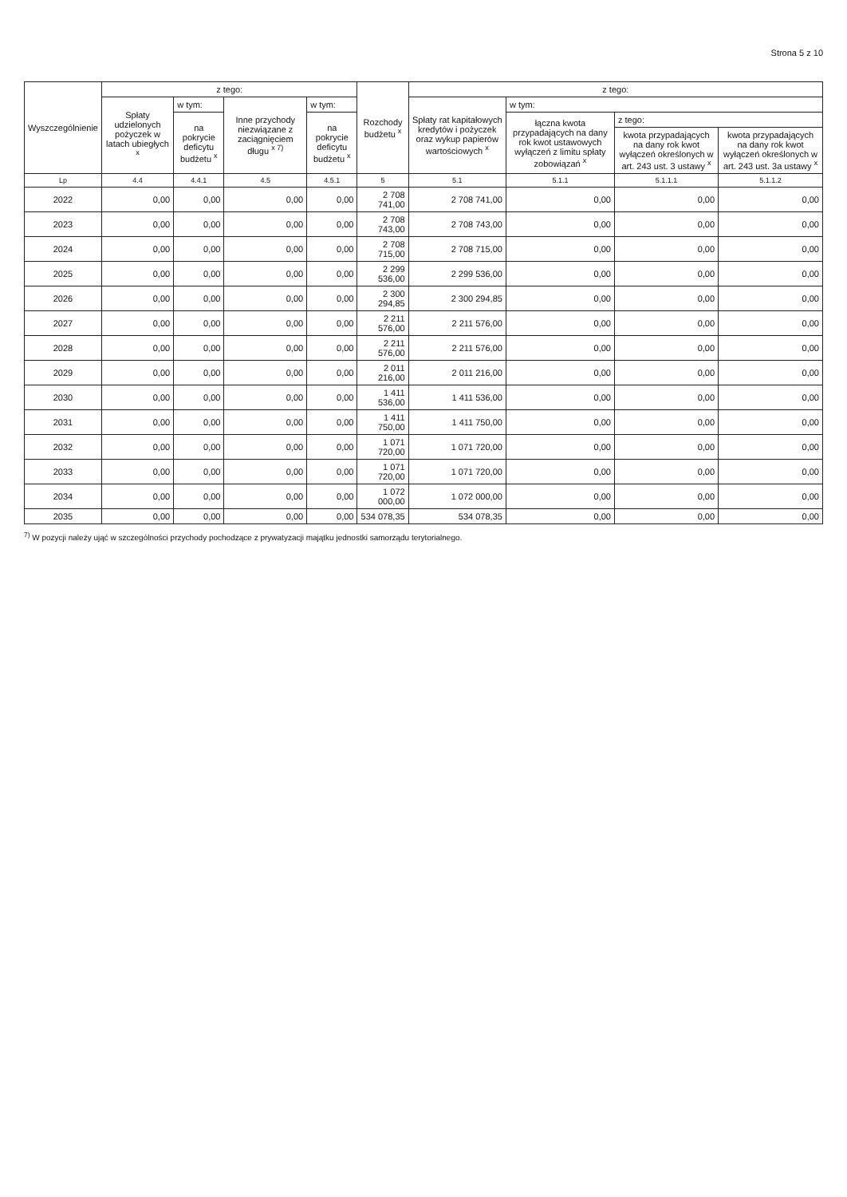Strona 5 z 10
| Wyszczególnienie | z tego: | | | | Rozchody budżetu <sup>x</sup> | z tego: | | | |
| --- | --- | --- | --- | --- | --- | --- | --- | --- | --- |
| | Spłaty udzielonych pożyczek w latach ubiegłych <sup>x</sup> | w tym: | Inne przychody niezwiązane z zaciągnięciem długu <sup>x 7)</sup> | w tym: | | Spłaty rat kapitałowych kredytów i pożyczek oraz wykup papierów wartościowych <sup>x</sup> | w tym: | | |
| | | na pokrycie deficytu budżetu <sup>x</sup> | | na pokrycie deficytu budżetu <sup>x</sup> | | | łączna kwota przypadających na dany rok kwot ustawowych wyłączeń z limitu spłaty zobowiązań <sup>x</sup> | z tego: | |
| | | | | | | | | kwota przypadających na dany rok kwot wyłączeń określonych w art. 243 ust. 3 ustawy <sup>x</sup> | kwota przypadających na dany rok kwot wyłączeń określonych w art. 243 ust. 3a ustawy <sup>x</sup> |
| Lp | 4.4 | 4.4.1 | 4.5 | 4.5.1 | 5 | 5.1 | 5.1.1 | 5.1.1.1 | 5.1.1.2 |
| 2022 | 0,00 | 0,00 | 0,00 | 0,00 | 2 708 741,00 | 2 708 741,00 | 0,00 | 0,00 | 0,00 |
| 2023 | 0,00 | 0,00 | 0,00 | 0,00 | 2 708 743,00 | 2 708 743,00 | 0,00 | 0,00 | 0,00 |
| 2024 | 0,00 | 0,00 | 0,00 | 0,00 | 2 708 715,00 | 2 708 715,00 | 0,00 | 0,00 | 0,00 |
| 2025 | 0,00 | 0,00 | 0,00 | 0,00 | 2 299 536,00 | 2 299 536,00 | 0,00 | 0,00 | 0,00 |
| 2026 | 0,00 | 0,00 | 0,00 | 0,00 | 2 300 294,85 | 2 300 294,85 | 0,00 | 0,00 | 0,00 |
| 2027 | 0,00 | 0,00 | 0,00 | 0,00 | 2 211 576,00 | 2 211 576,00 | 0,00 | 0,00 | 0,00 |
| 2028 | 0,00 | 0,00 | 0,00 | 0,00 | 2 211 576,00 | 2 211 576,00 | 0,00 | 0,00 | 0,00 |
| 2029 | 0,00 | 0,00 | 0,00 | 0,00 | 2 011 216,00 | 2 011 216,00 | 0,00 | 0,00 | 0,00 |
| 2030 | 0,00 | 0,00 | 0,00 | 0,00 | 1 411 536,00 | 1 411 536,00 | 0,00 | 0,00 | 0,00 |
| 2031 | 0,00 | 0,00 | 0,00 | 0,00 | 1 411 750,00 | 1 411 750,00 | 0,00 | 0,00 | 0,00 |
| 2032 | 0,00 | 0,00 | 0,00 | 0,00 | 1 071 720,00 | 1 071 720,00 | 0,00 | 0,00 | 0,00 |
| 2033 | 0,00 | 0,00 | 0,00 | 0,00 | 1 071 720,00 | 1 071 720,00 | 0,00 | 0,00 | 0,00 |
| 2034 | 0,00 | 0,00 | 0,00 | 0,00 | 1 072 000,00 | 1 072 000,00 | 0,00 | 0,00 | 0,00 |
| 2035 | 0,00 | 0,00 | 0,00 | 0,00 | 534 078,35 | 534 078,35 | 0,00 | 0,00 | 0,00 |
<sup>7)</sup> W pozycji należy ująć w szczególności przychody pochodzące z prywatyzacji majątku jednostki samorządu terytorialnego.